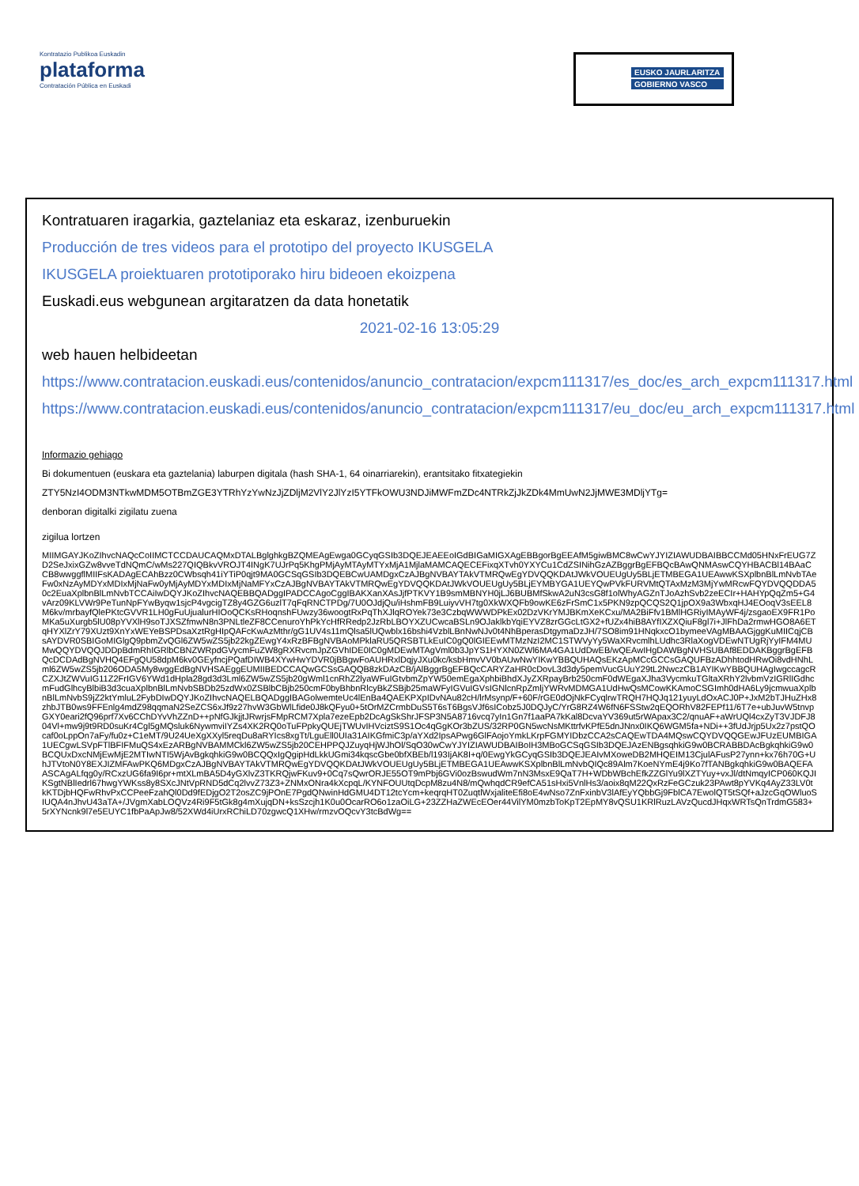Kontratazio Publikoa Euskadin
plataforma
Contratación Pública en Euskadi
EUSKO JAURLARITZA
GOBIERNO VASCO
Kontratuaren iragarkia, gaztelaniaz eta eskaraz, izenburuekin
Producción de tres videos para el prototipo del proyecto IKUSGELA
IKUSGELA proiektuaren prototiporako hiru bideoen ekoizpena
Euskadi.eus webgunean argitaratzen da data honetatik
2021-02-16 13:05:29
web hauen helbideetan
https://www.contratacion.euskadi.eus/contenidos/anuncio_contratacion/expcm111317/es_doc/es_arch_expcm111317.html
https://www.contratacion.euskadi.eus/contenidos/anuncio_contratacion/expcm111317/eu_doc/eu_arch_expcm111317.html
Informazio gehiago
Bi dokumentuen (euskara eta gaztelania) laburpen digitala (hash SHA-1, 64 oinarriarekin), erantsitako fitxategiekin
ZTY5NzI4ODM3NTkwMDM5OTBmZGE3YTRhYzYwNzJjZDljM2VlY2JlYzI5YTFkOWU3NDJiMWFmZDc4NTRkZjJkZDk4MmUwN2JjMWE3MDljYTg=
denboran digitalki zigilatu zuena
zigilua lortzen
MIIMGAYJKoZIhvcNAQcCoIIMCTCCDAUCAQMxDTALBglghkgBZQMEAgEwga0GCyqGSIb3DQEJEAEEoIGdBIGaMIGXAgEBBgorBgEEAfM5giwBMC8wCwYJYIZIAWUDBAIBBCCMd05HNxFrEUG7ZD2SeJxixGZw8vveTdNQmC/wMs227QIQBkvVROJT4INgK7UJrPq5KhgPMjAyMTAyMTYxMjA1MjlaMAMCAQECEFixqXTvh0YXYCu1CdZSINihGzAZBggrBgEFBQcBAwQNMAswCQYHBACBl14BAaCCB8wwggflMIIFsKADAgECAhBzz0CWbsqh41iYTiP0qjt9MA0GCSqGSIb3DQEBCwUAMDgxCzAJBgNVBAYTAkVTMRQwEgYDVQQKDAtJWkVOUEUgUy5BLjETMBEGA1UEAwwKSXplbnBlLmNvbTAeFw0xNzAyMDYxMDIxMjNaFw0yMjAyMDYxMDIxMjNaMFYxCzAJBgNVBAYTAkVTMRQwEgYDVQQKDAtJWkVOUEUgUy5BLjEYMBYGA1UEYQwPVkFURVMtQTAxMzM3MjYwMRcwFQYDVQQDDA50c2EuaXplbnBlLmNvbTCCAiIwDQYJKoZIhvcNAQEBBQADggIPADCCAgoCggIBAKXanXAsJjfPTKVY1B9smMBNYH0jLJ6BUBMfSkwA2uN3csG8f1olWhyAGZnTJoAzhSvb2zeECIr+HAHYpQqZm5+G4vArz09KLVWr9PeTunNpFYwByqw1sjcP4vgcigTZ8y4GZG6uzlT7qFqRNCTPDg/7U0OJdjQu/iHshmFB9LuiyvVH7tg0XkWXQFb9owKE6zFrSmC1x5PKN9zpQCQS2Q1jpOX9a3WbxqHJ4EOoqV3sEEL8M6kv/mrbayfQlePKtcGVVR1LH0gFuUjualurHIOoQCKsRHoqnshFUwzy36woogtRxPqThXJlqROYek73e3CzbqWWWDPkEx02DzVKrYMJBKmXeKCxu/MA2BiFfv1BMlHGRiyIMAyWF4j/zsgaoEX9FR1PoMKa5uXurgb5lU08pYVXlH9soTJXSZfmwN8n3PNLtleZF8CCenuroYhPkYcHfRRedp2JzRbLBOYXZUCwcaBSLn9OJaklkbYqiEYVZ8zrGGcLtGX2+fUZx4hiB8AYfIXZXQiuF8gl7i+JlFhDa2rmwHGO8A6ETqHYXlZrY79XUzt9XnYxWEYeBSPDsaXztRgHIpQAFcKwAzMthr/gG1UV4s11mQlsa5lUQwblx16bshi4VzblLBnNwNJv0t4NhBperasDtgymaDzJH/7SO8im91HNqkxcO1bymeeVAgMBAAGjggKuMIICqjCBsAYDVR0SBIGoMIGlgQ9pbmZvQGl6ZW5wZS5jb22kgZEwgY4xRzBFBgNVBAoMPklaRU5QRSBTLkEuIC0gQ0lGIEEwMTMzNzI2MC1STWVyYy5WaXRvcmlhLUdhc3RlaXogVDEwNTUgRjYyIFM4MUMwQQYDVQQJDDpBdmRhIGRlbCBNZWRpdGVycmFuZW8gRXRvcmJpZGVhIDE0IC0gMDEwMTAgVml0b3JpYS1HYXN0ZWl6MA4GA1UdDwEB/wQEAwIHgDAWBgNVHSUBAf8EDDAKBggrBgEFBQcDCDAdBgNVHQ4EFgQU58dpM6kv0GEyfncjPQafDIWB4XYwHwYDVR0jBBgwFoAUHRxlDqjyJXu0kc/ksbHmvVV0bAUwNwYIKwYBBQUHAQsEKzApMCcGCCsGAQUFBzADhhtodHRwOi8vdHNhLml6ZW5wZS5jb206ODA5My8wggEdBgNVHSAEggEUMIIBEDCCAQwGCSsGAQQB8zkDAzCB/jAlBggrBgEFBQcCARYZaHR0cDovL3d3dy5pemVucGUuY29tL2NwczCB1AYIKwYBBQUHAgIwgccagcRCZXJtZWVuIG11Z2FrIGV6YWd1dHpla28gd3d3Lml6ZW5wZS5jb20gWml1cnRhZ2lyaWFuIGtvbmZpYW50emEgaXphbiBhdXJyZXRpayBrb250cmF0dWEgaXJha3VycmkuTGltaXRhY2lvbmVzIGRlIGdhcmFudGlhcyBlbiB3d3cuaXplbnBlLmNvbSBDb25zdWx0ZSBlbCBjb250cmF0byBhbnRlcyBkZSBjb25maWFyIGVuIGVsIGNlcnRpZmljYWRvMDMGA1UdHwQsMCowKKAmoCSGImh0dHA6Ly9jcmwuaXplbnBlLmNvbS9jZ2ktYmluL2FybDIwDQYJKoZIhvcNAQELBQADggIBAGolwemteUc4lEnBa4QAEKPXpIDvNAu82cH/lrMsynp/F+60F/rGE0dOjNkFCyqlrwTRQH7HQJq121yuyLdOxACJ0P+JxM2bTJHuZHx8zhbJTB0ws9FFEnlg4mdZ98qqmaN2SeZCS6xJf9z27hvW3GbWlLfide0J8kQFyu0+5tOrMZCrmbDuS5T6sT6BgsVJf6sICobz5J0DQJyC/YrG8RZ4W6fN6FSStw2qEQORhV82FEPf11/6T7e+ubJuvW5tnvpGXY0eari2fQ96prf7Xv6CChDYvVhZZnD++pNfGJkjjtJRwrjsFMpRCM7Xpla7ezeEpb2DcAgSkShrJFSP3N5A8716vcq7yIn1Gn7f1aaPA7kKal8DcvaYV369ut5rWApax3C2/qnuAF+aWrUQl4cxZyT3VJDFJ804Vl+mw9j9t9RD0suKr4Cgl5gMQsluk6NywmviIYZs4XK2RQ0oTuFPpkyQUEjTWUvIHVciztS9S1Oc4qGgKOr3bZUS/32RP0GN5wcNsMKttrfvKPfE5dnJNnx0IKQ6WGM5fa+NDi++3fUdJrjp5Ux2z7pstQOcaf0oLppOn7aFy/fu0z+C1eMT/9U24UeXgXXyl5reqDu8aRYIcs8xgTt/LguEll0UIa31AIKGfmiC3p/aYXd2IpsAPwg6GlFAojoYmkLKrpFGMYIDbzCCA2sCAQEwTDA4MQswCQYDVQQGEwJFUzEUMBIGA1UECgwLSVpFTlBFIFMuQS4xEzARBgNVBAMMCkl6ZW5wZS5jb20CEHPPQJZuyqHjWJhOl/SqO30wCwYJYIZIAWUDBAIBoIH3MBoGCSqGSIb3DQEJAzENBgsqhkiG9w0BCRABBDAcBgkqhkiG9w0BCQUxDxcNMjEwMjE2MTIwNTI5WjAvBgkqhkiG9w0BCQQxIgQgipHdLkkUGmi34kqscGbe0bfXBEb/l193IjAK8I+q/0EwgYkGCyqGSIb3DQEJEAIvMXoweDB2MHQEIM13CjulAFusP27ynn+kx76h70G+UhJTVtoN0Y8EXJIZMFAwPKQ6MDgxCzAJBgNVBAYTAkVTMRQwEgYDVQQKDAtJWkVOUEUgUy5BLjETMBEGA1UEAwwKSXplbnBlLmNvbQIQc89Alm7KoeNYmE4j9Ko7fTANBgkqhkiG9w0BAQEFAASCAgALfqg0y/RCxzUG6fa9I6pr+mtXLmBA5D4yGXlvZ3TKRQjwFKuv9+0Cq7sQwrORJE55OT9mPbj6GVi0ozBswudWm7nN3MsxE9QaT7H+WDbWBchEfkZZGlYu9lXZTYuy+vxJl/dtNmqyICP060KQJIKSgtNBlIedrl67hwgYWKss8y8SXcJNtVpRND5dCq2lvvZ73Z3+ZNMxONra4kXcpqL/KYNFOUUtqDcpM8zu4N8/mQwhqdCR9efCA51sHxi5VnlHs3/aoix8qM22QxRzFeGCzuk23PAwt8pYVKq4AyZ33LV0tkKTDjbHQFwRhvPxCCPeeFzahQl0Dd9fEDjgO2T2osZC9jPOnE7PgdQNwinHdGMU4DT12tcYcm+keqrqHT0ZuqtlWxjaliteEfi8oE4wNso7ZnFxinbV3lAfEyYQbbGj9FblCA7EwolQT5tSQf+aJzcGqOWluoSIUQA4nJhvU43aTA+/JVgmXabLOQVz4Ri9F5tGk8g4mXujqDN+ksSzcjh1K0u0OcarRO6o1zaOiLG+23ZZHaZWEcEOer44VilYM0mzbToKpT2EpMY8vQSU1KRlRuzLAVzQucdJHqxWRTsQnTrdmG583+5rXYNcnk9l7e5EUYC1fbPaApJw8/52XWd4iUrxRChiLD70zgwcQ1XHw/rmzvOQcvY3tcBdWg==